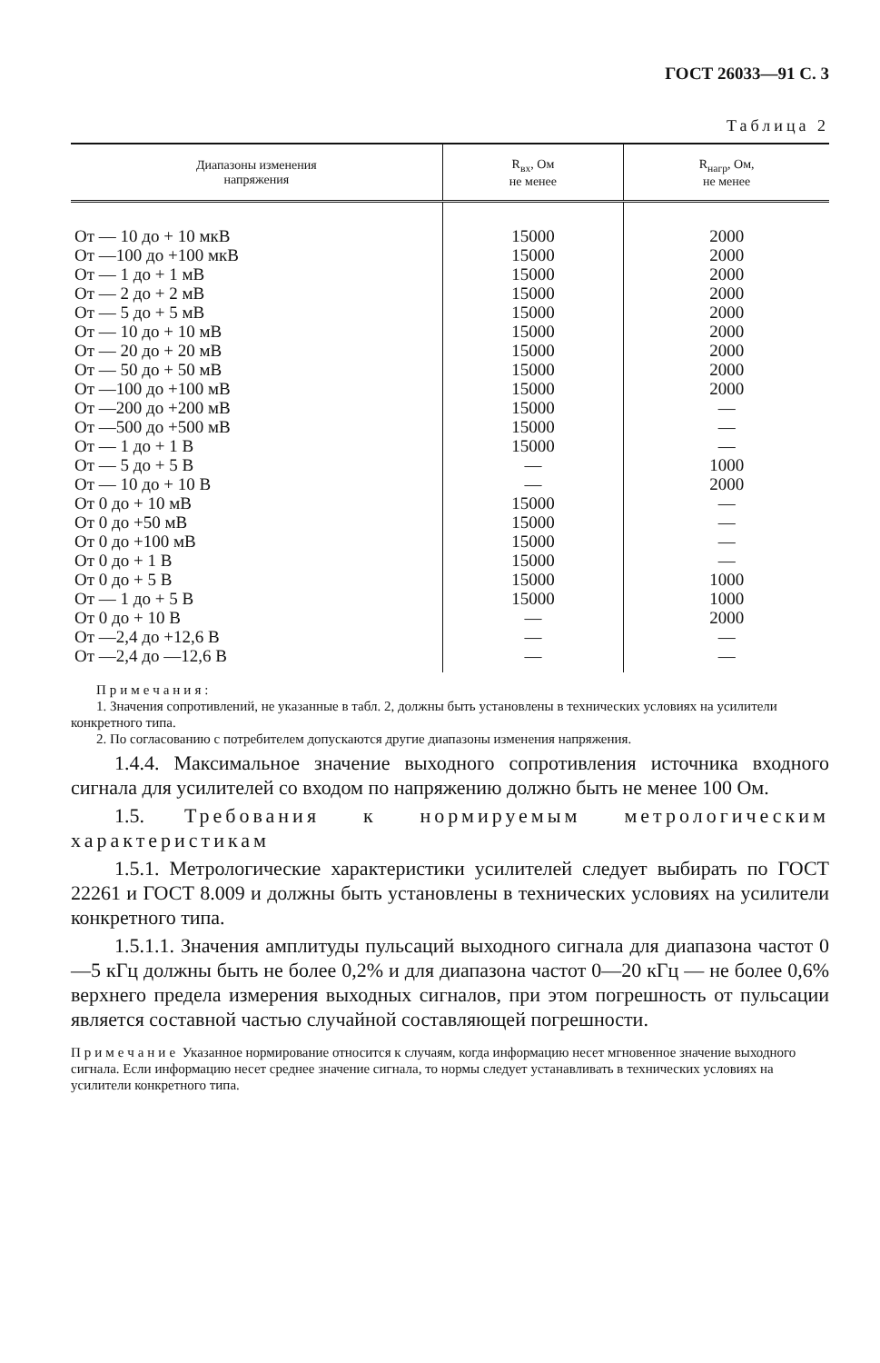ГОСТ 26033—91 С. 3
Таблица 2
| Диапазоны изменения напряжения | R<sub>вх</sub>, Ом не менее | R<sub>нагр</sub>, Ом, не менее |
| --- | --- | --- |
| От — 10 до + 10 мкВ | 15000 | 2000 |
| От —100 до +100 мкВ | 15000 | 2000 |
| От — 1 до + 1 мВ | 15000 | 2000 |
| От — 2 до + 2 мВ | 15000 | 2000 |
| От — 5 до + 5 мВ | 15000 | 2000 |
| От — 10 до + 10 мВ | 15000 | 2000 |
| От — 20 до + 20 мВ | 15000 | 2000 |
| От — 50 до + 50 мВ | 15000 | 2000 |
| От —100 до +100 мВ | 15000 | 2000 |
| От —200 до +200 мВ | 15000 | — |
| От —500 до +500 мВ | 15000 | — |
| От — 1 до + 1 В | 15000 | — |
| От — 5 до + 5 В | — | 1000 |
| От — 10 до + 10 В | — | 2000 |
| От 0 до + 10 мВ | 15000 | — |
| От 0 до +50 мВ | 15000 | — |
| От 0 до +100 мВ | 15000 | — |
| От 0 до + 1 В | 15000 | — |
| От 0 до + 5 В | 15000 | 1000 |
| От — 1 до + 5 В | 15000 | 1000 |
| От 0 до + 10 В | — | 2000 |
| От —2,4 до +12,6 В | — | — |
| От —2,4 до —12,6 В | — | — |
Примечания:
1. Значения сопротивлений, не указанные в табл. 2, должны быть установлены в технических условиях на усилители конкретного типа.
2. По согласованию с потребителем допускаются другие диапазоны изменения напряжения.
1.4.4. Максимальное значение выходного сопротивления источника входного сигнала для усилителей со входом по напряжению должно быть не менее 100 Ом.
1.5. Требования к нормируемым метрологическим характеристикам
1.5.1. Метрологические характеристики усилителей следует выбирать по ГОСТ 22261 и ГОСТ 8.009 и должны быть установлены в технических условиях на усилители конкретного типа.
1.5.1.1. Значения амплитуды пульсаций выходного сигнала для диапазона частот 0—5 кГц должны быть не более 0,2% и для диапазона частот 0—20 кГц — не более 0,6% верхнего предела измерения выходных сигналов, при этом погрешность от пульсации является составной частью случайной составляющей погрешности.
Примечание Указанное нормирование относится к случаям, когда информацию несет мгновенное значение выходного сигнала. Если информацию несет среднее значение сигнала, то нормы следует устанавливать в технических условиях на усилители конкретного типа.